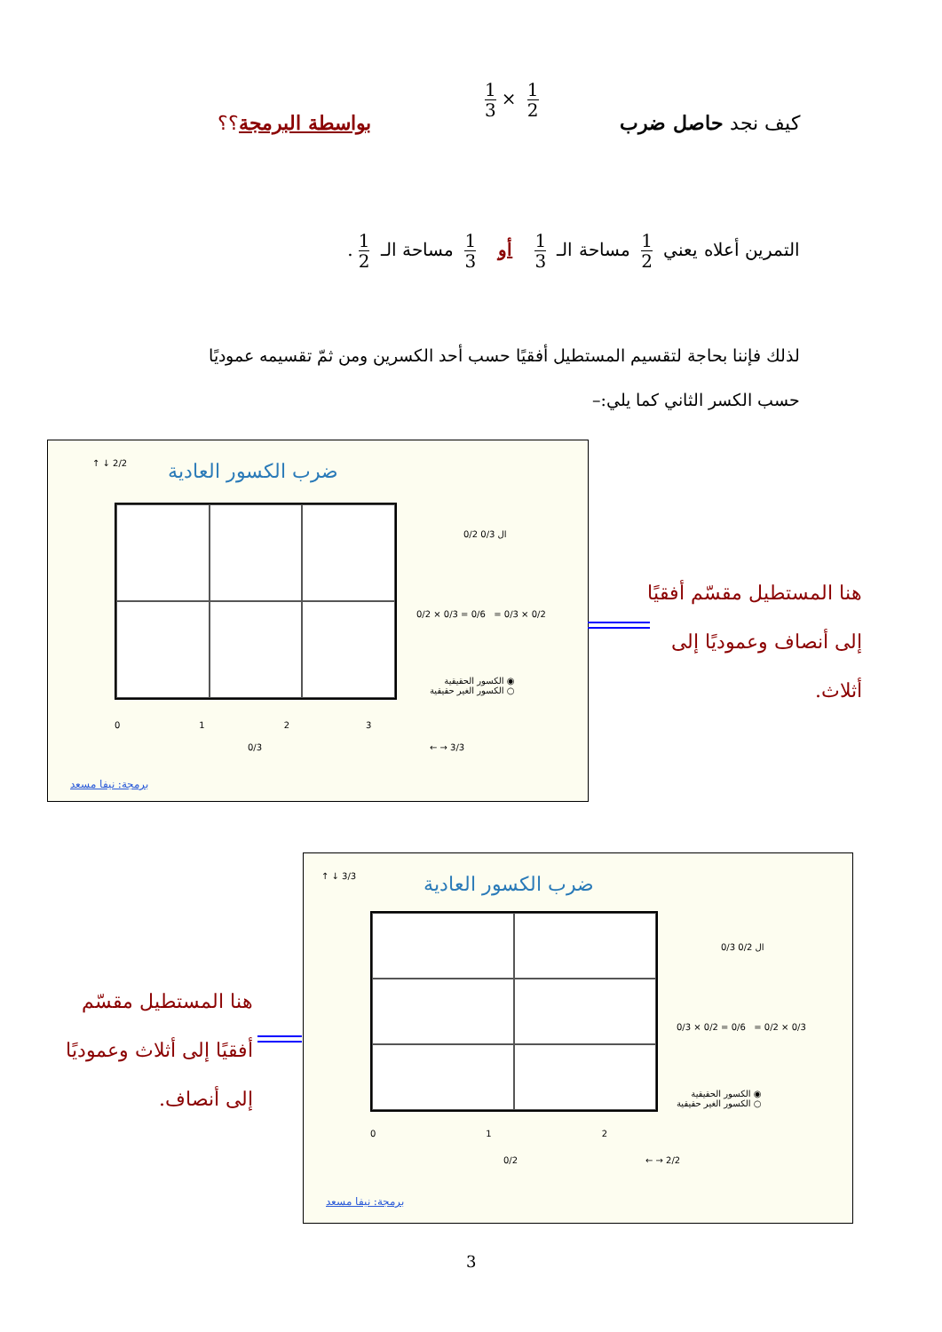كيف نجد حاصل ضرب
1 3 × 1 2
بواسطة البرمجة؟؟
التمرين أعلاه يعني 1 2 مساحة الـ 1 3 أو 1 3 مساحة الـ 1 2.
لذلك فإننا بحاجة لتقسيم المستطيل أفقيًا حسب أحد الكسرين ومن ثمّ تقسيمه عموديًا حسب الكسر الثاني كما يلي:–
ضرب الكسور العادية
0/2 ال 0/3
0/2 × 0/3 = 0/6 = 0/3 × 0/2
◉ الكسور الحقيقية
○ الكسور الغير حقيقية
0 1 2 3
0/3 ← → 3/3
↑ ↓ 2/2
برمجة: نيفا مسعد
هنا المستطيل مقسّم أفقيًا إلى أنصاف وعموديًا إلى أثلاث.
ضرب الكسور العادية
0/3 ال 0/2
0/3 × 0/2 = 0/6 = 0/2 × 0/3
◉ الكسور الحقيقية
○ الكسور الغير حقيقية
0 1 2
0/2 ← → 2/2
↑ ↓ 3/3
برمجة: نيفا مسعد
هنا المستطيل مقسّم أفقيًا إلى أثلاث وعموديًا إلى أنصاف.
3